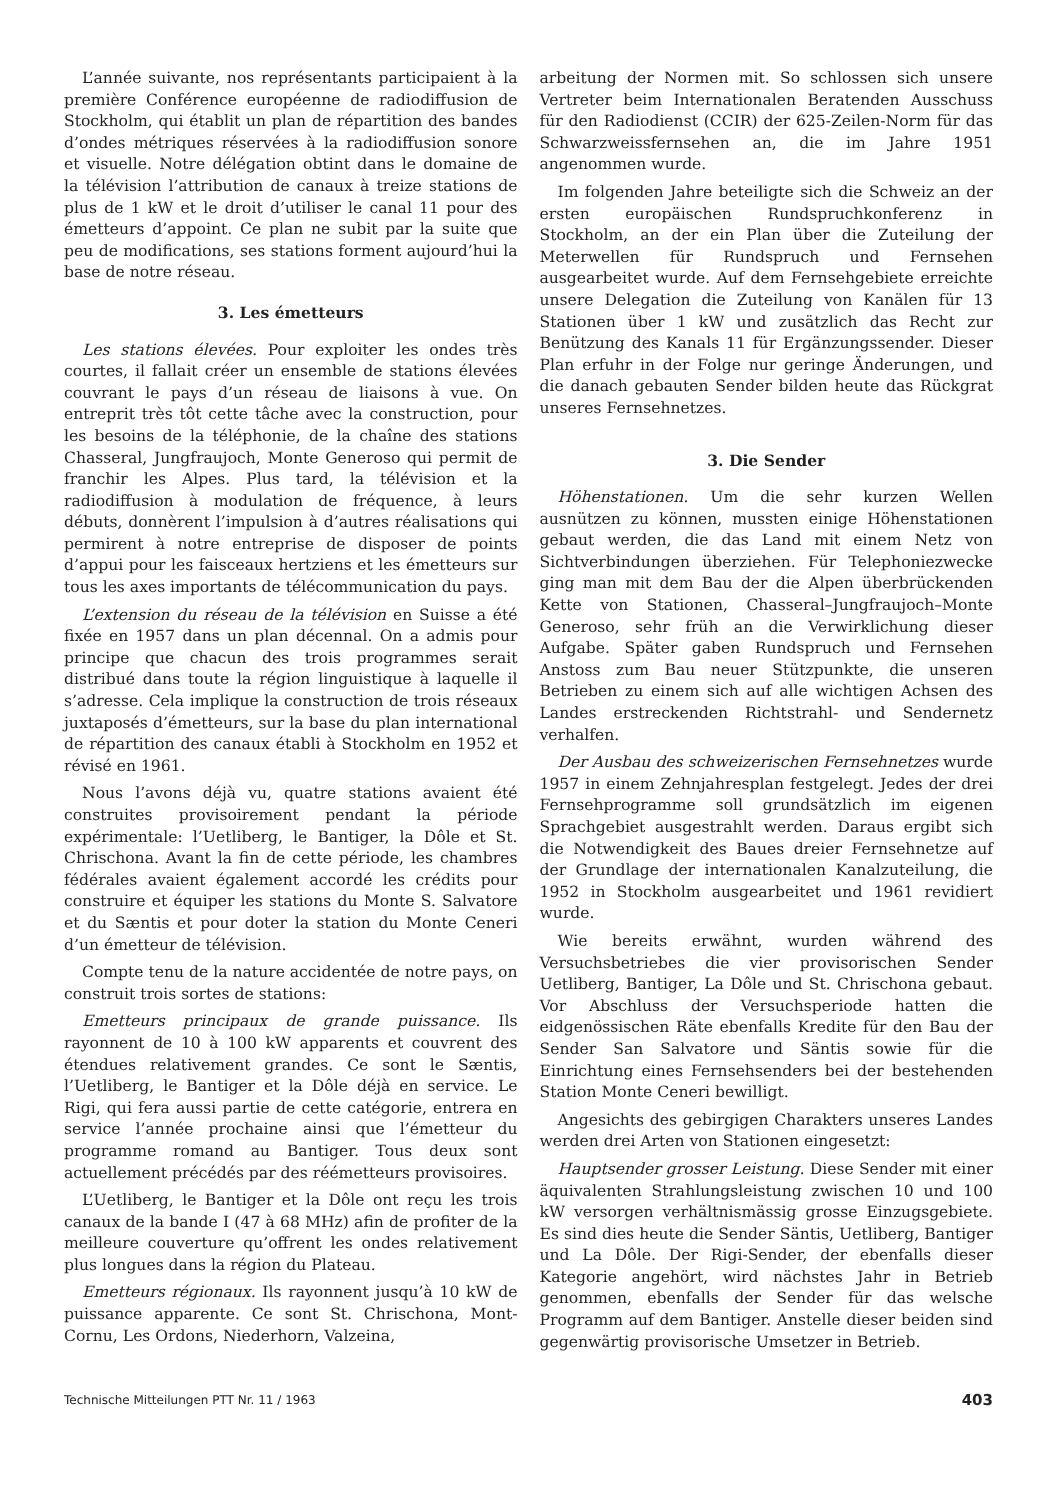L’année suivante, nos représentants participaient à la première Conférence européenne de radiodiffusion de Stockholm, qui établit un plan de répartition des bandes d’ondes métriques réservées à la radiodiffusion sonore et visuelle. Notre délégation obtint dans le domaine de la télévision l’attribution de canaux à treize stations de plus de 1 kW et le droit d’utiliser le canal 11 pour des émetteurs d’appoint. Ce plan ne subit par la suite que peu de modifications, ses stations forment aujourd’hui la base de notre réseau.
3. Les émetteurs
Les stations élevées. Pour exploiter les ondes très courtes, il fallait créer un ensemble de stations élevées couvrant le pays d’un réseau de liaisons à vue. On entreprit très tôt cette tâche avec la construction, pour les besoins de la téléphonie, de la chaîne des stations Chasseral, Jungfraujoch, Monte Generoso qui permit de franchir les Alpes. Plus tard, la télévision et la radiodiffusion à modulation de fréquence, à leurs débuts, donnèrent l’impulsion à d’autres réalisations qui permirent à notre entreprise de disposer de points d’appui pour les faisceaux hertziens et les émetteurs sur tous les axes importants de télécommunication du pays.
L’extension du réseau de la télévision en Suisse a été fixée en 1957 dans un plan décennal. On a admis pour principe que chacun des trois programmes serait distribué dans toute la région linguistique à laquelle il s’adresse. Cela implique la construction de trois réseaux juxtaposés d’émetteurs, sur la base du plan international de répartition des canaux établi à Stockholm en 1952 et révisé en 1961.
Nous l’avons déjà vu, quatre stations avaient été construites provisoirement pendant la période expérimentale: l’Uetliberg, le Bantiger, la Dôle et St. Chrischona. Avant la fin de cette période, les chambres fédérales avaient également accordé les crédits pour construire et équiper les stations du Monte S. Salvatore et du Sæntis et pour doter la station du Monte Ceneri d’un émetteur de télévision.
Compte tenu de la nature accidentée de notre pays, on construit trois sortes de stations:
Emetteurs principaux de grande puissance. Ils rayonnent de 10 à 100 kW apparents et couvrent des étendues relativement grandes. Ce sont le Sæntis, l’Uetliberg, le Bantiger et la Dôle déjà en service. Le Rigi, qui fera aussi partie de cette catégorie, entrera en service l’année prochaine ainsi que l’émetteur du programme romand au Bantiger. Tous deux sont actuellement précédés par des réémetteurs provisoires.
L’Uetliberg, le Bantiger et la Dôle ont reçu les trois canaux de la bande I (47 à 68 MHz) afin de profiter de la meilleure couverture qu’offrent les ondes relativement plus longues dans la région du Plateau.
Emetteurs régionaux. Ils rayonnent jusqu’à 10 kW de puissance apparente. Ce sont St. Chrischona, Mont-Cornu, Les Ordons, Niederhorn, Valzeina,
arbeitung der Normen mit. So schlossen sich unsere Vertreter beim Internationalen Beratenden Ausschuss für den Radiodienst (CCIR) der 625-Zeilen-Norm für das Schwarzweissfernsehen an, die im Jahre 1951 angenommen wurde.
Im folgenden Jahre beteiligte sich die Schweiz an der ersten europäischen Rundspruchkonferenz in Stockholm, an der ein Plan über die Zuteilung der Meterwellen für Rundspruch und Fernsehen ausgearbeitet wurde. Auf dem Fernsehgebiete erreichte unsere Delegation die Zuteilung von Kanälen für 13 Stationen über 1 kW und zusätzlich das Recht zur Benützung des Kanals 11 für Ergänzungssender. Dieser Plan erfuhr in der Folge nur geringe Änderungen, und die danach gebauten Sender bilden heute das Rückgrat unseres Fernsehnetzes.
3. Die Sender
Höhenstationen. Um die sehr kurzen Wellen ausnützen zu können, mussten einige Höhenstationen gebaut werden, die das Land mit einem Netz von Sichtverbindungen überziehen. Für Telephoniezwecke ging man mit dem Bau der die Alpen überbrückenden Kette von Stationen, Chasseral–Jungfraujoch–Monte Generoso, sehr früh an die Verwirklichung dieser Aufgabe. Später gaben Rundspruch und Fernsehen Anstoss zum Bau neuer Stützpunkte, die unseren Betrieben zu einem sich auf alle wichtigen Achsen des Landes erstreckenden Richtstrahl- und Sendernetz verhalfen.
Der Ausbau des schweizerischen Fernsehnetzes wurde 1957 in einem Zehnjahresplan festgelegt. Jedes der drei Fernsehprogramme soll grundsätzlich im eigenen Sprachgebiet ausgestrahlt werden. Daraus ergibt sich die Notwendigkeit des Baues dreier Fernsehnetze auf der Grundlage der internationalen Kanalzuteilung, die 1952 in Stockholm ausgearbeitet und 1961 revidiert wurde.
Wie bereits erwähnt, wurden während des Versuchsbetriebes die vier provisorischen Sender Uetliberg, Bantiger, La Dôle und St. Chrischona gebaut. Vor Abschluss der Versuchsperiode hatten die eidgenössischen Räte ebenfalls Kredite für den Bau der Sender San Salvatore und Säntis sowie für die Einrichtung eines Fernsehsenders bei der bestehenden Station Monte Ceneri bewilligt.
Angesichts des gebirgigen Charakters unseres Landes werden drei Arten von Stationen eingesetzt:
Hauptsender grosser Leistung. Diese Sender mit einer äquivalenten Strahlungsleistung zwischen 10 und 100 kW versorgen verhältnismässig grosse Einzugsgebiete. Es sind dies heute die Sender Säntis, Uetliberg, Bantiger und La Dôle. Der Rigi-Sender, der ebenfalls dieser Kategorie angehört, wird nächstes Jahr in Betrieb genommen, ebenfalls der Sender für das welsche Programm auf dem Bantiger. Anstelle dieser beiden sind gegenwärtig provisorische Umsetzer in Betrieb.
Technische Mitteilungen PTT Nr. 11 / 1963 403